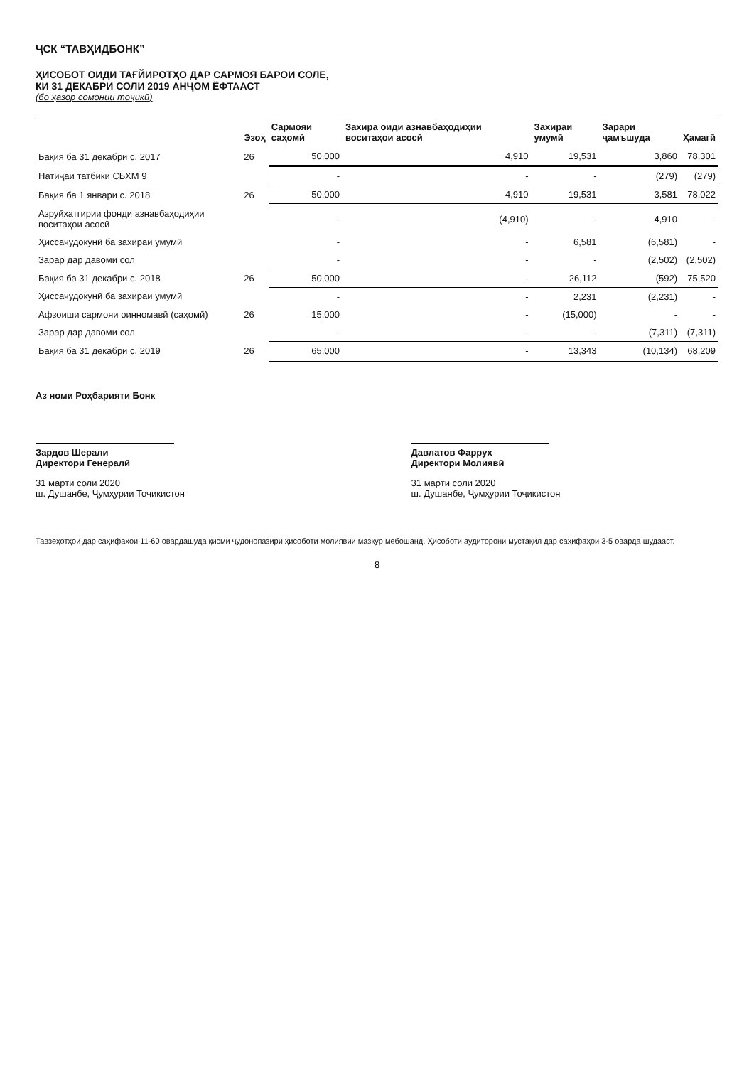ҶСК “ТАВҲИДБОНК”
ҲИСОБОТ ОИДИ ТАҒЙИРОТҲО ДАР САРМОЯ БАРОИ СОЛЕ,
КИ 31 ДЕКАБРИ СОЛИ 2019 АНҶОМ ЁФТААСТ
(бо ҳазор сомонии тоҷикӣ)
| | Эзоҳ | Сармояи саҳомӣ | Захира оиди азнавбаҳодиҳии воситаҳои асосӣ | Захираи умумӣ | Зарари ҷамъшуда | Ҳамагӣ |
| --- | --- | --- | --- | --- | --- | --- |
| Бақия ба 31 декабри с. 2017 | 26 | 50,000 | 4,910 | 19,531 | 3,860 | 78,301 |
| Натиҷаи татбики СБХМ 9 | | - | - | - | (279) | (279) |
| Бақия ба 1 январи с. 2018 | 26 | 50,000 | 4,910 | 19,531 | 3,581 | 78,022 |
| Азруйхатгирии фонди азнавбаҳодиҳии воситаҳои асосӣ | | - | (4,910) | - | 4,910 | - |
| Ҳиссачудокунӣ ба захираи умумӣ | | - | - | 6,581 | (6,581) | - |
| Зарар дар давоми сол | | - | - | - | (2,502) | (2,502) |
| Бақия ба 31 декабри с. 2018 | 26 | 50,000 | - | 26,112 | (592) | 75,520 |
| Ҳиссачудокунӣ ба захираи умумӣ | | - | - | 2,231 | (2,231) | - |
| Афзоиши сармояи оинномавӣ (саҳомӣ) | 26 | 15,000 | - | (15,000) | - | - |
| Зарар дар давоми сол | | - | - | - | (7,311) | (7,311) |
| Бақия ба 31 декабри с. 2019 | 26 | 65,000 | - | 13,343 | (10,134) | 68,209 |
Аз номи Роҳбарияти Бонк
Зардов Шерали
Директори Генералӣ
31 марти соли 2020
ш. Душанбе, Ҷумҳурии Тоҷикистон
Давлатов Фаррух
Директори Молиявӣ
31 марти соли 2020
ш. Душанбе, Ҷумҳурии Тоҷикистон
Тавзеҳотҳои дар саҳифаҳои 11-60 овардашуда қисми ҷудонопазири ҳисоботи молиявии мазкур мебошанд. Ҳисоботи аудиторони мустақил дар саҳифаҳои 3-5 оварда шудааст.
8